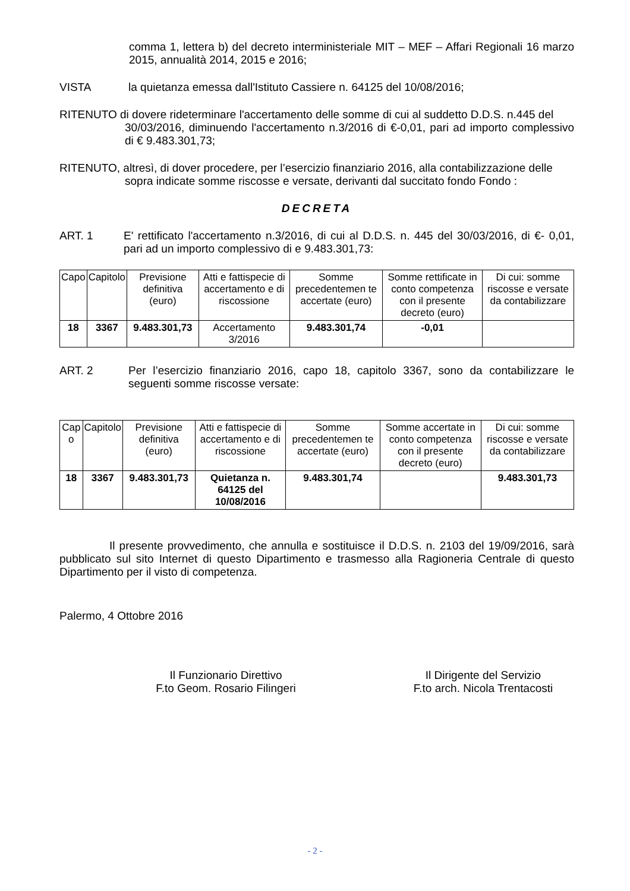comma 1, lettera b) del decreto interministeriale MIT – MEF – Affari Regionali 16 marzo 2015, annualità 2014, 2015 e 2016;
VISTA la quietanza emessa dall'Istituto Cassiere n. 64125 del 10/08/2016;
RITENUTO di dovere rideterminare l'accertamento delle somme di cui al suddetto D.D.S. n.445 del
30/03/2016, diminuendo l'accertamento n.3/2016 di €-0,01, pari ad importo complessivo di € 9.483.301,73;
RITENUTO, altresì, di dover procedere, per l’esercizio finanziario 2016, alla contabilizzazione delle
sopra indicate somme riscosse e versate, derivanti dal succitato fondo Fondo :
DECRETA
ART. 1 E' rettificato l'accertamento n.3/2016, di cui al D.D.S. n. 445 del 30/03/2016, di €- 0,01, pari ad un importo complessivo di e 9.483.301,73:
| Capo | Capitolo | Previsione definitiva (euro) | Atti e fattispecie di accertamento e di riscossione | Somme precedentemen te accertate (euro) | Somme rettificate in conto competenza con il presente decreto (euro) | Di cui: somme riscosse e versate da contabilizzare |
| --- | --- | --- | --- | --- | --- | --- |
| 18 | 3367 | 9.483.301,73 | Accertamento 3/2016 | 9.483.301,74 | -0,01 | |
ART. 2 Per l’esercizio finanziario 2016, capo 18, capitolo 3367, sono da contabilizzare le seguenti somme riscosse versate:
| Cap o | Capitolo | Previsione definitiva (euro) | Atti e fattispecie di accertamento e di riscossione | Somme precedentemen te accertate (euro) | Somme accertate in conto competenza con il presente decreto (euro) | Di cui: somme riscosse e versate da contabilizzare |
| --- | --- | --- | --- | --- | --- | --- |
| 18 | 3367 | 9.483.301,73 | Quietanza n. 64125 del 10/08/2016 | 9.483.301,74 | | 9.483.301,73 |
Il presente provvedimento, che annulla e sostituisce il D.D.S. n. 2103 del 19/09/2016, sarà pubblicato sul sito Internet di questo Dipartimento e trasmesso alla Ragioneria Centrale di questo Dipartimento per il visto di competenza.
Palermo, 4 Ottobre 2016
Il Funzionario Direttivo
F.to Geom. Rosario Filingeri
Il Dirigente del Servizio
F.to arch. Nicola Trentacosti
- 2 -